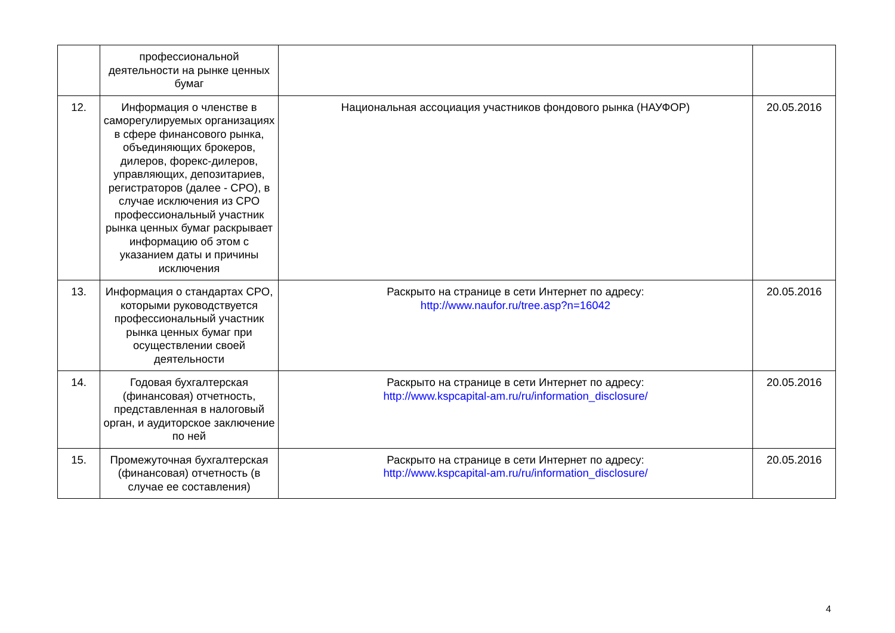| | профессиональной деятельности на рынке ценных бумаг | | |
| 12. | Информация о членстве в саморегулируемых организациях в сфере финансового рынка, объединяющих брокеров, дилеров, форекс-дилеров, управляющих, депозитариев, регистраторов (далее - СРО), в случае исключения из СРО профессиональный участник рынка ценных бумаг раскрывает информацию об этом с указанием даты и причины исключения | Национальная ассоциация участников фондового рынка (НАУФОР) | 20.05.2016 |
| 13. | Информация о стандартах СРО, которыми руководствуется профессиональный участник рынка ценных бумаг при осуществлении своей деятельности | Раскрыто на странице в сети Интернет по адресу: http://www.naufor.ru/tree.asp?n=16042 | 20.05.2016 |
| 14. | Годовая бухгалтерская (финансовая) отчетность, представленная в налоговый орган, и аудиторское заключение по ней | Раскрыто на странице в сети Интернет по адресу: http://www.kspcapital-am.ru/ru/information_disclosure/ | 20.05.2016 |
| 15. | Промежуточная бухгалтерская (финансовая) отчетность (в случае ее составления) | Раскрыто на странице в сети Интернет по адресу: http://www.kspcapital-am.ru/ru/information_disclosure/ | 20.05.2016 |
4